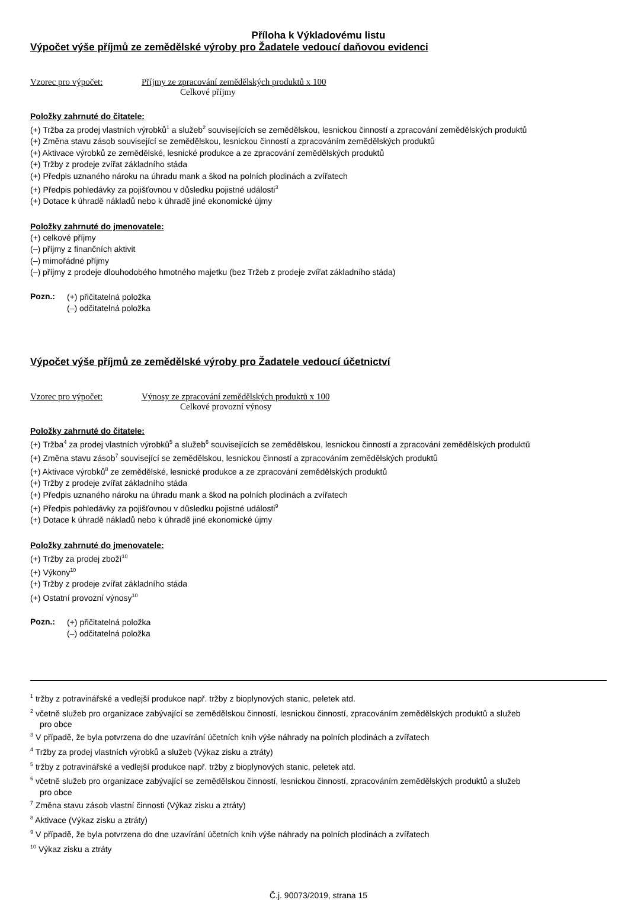Příloha k Výkladovému listu
Výpočet výše příjmů ze zemědělské výroby pro Žadatele vedoucí daňovou evidenci
Vzorec pro výpočet: Příjmy ze zpracování zemědělských produktů x 100
Celkové příjmy
Položky zahrnuté do čitatele:
(+) Tržba za prodej vlastních výrobků<sup>1</sup> a služeb<sup>2</sup> souvisejících se zemědělskou, lesnickou činností a zpracování zemědělských produktů
(+) Změna stavu zásob související se zemědělskou, lesnickou činností a zpracováním zemědělských produktů
(+) Aktivace výrobků ze zemědělské, lesnické produkce a ze zpracování zemědělských produktů
(+) Tržby z prodeje zvířat základního stáda
(+) Předpis uznaného nároku na úhradu mank a škod na polních plodinách a zvířatech
(+) Předpis pohledávky za pojišťovnou v důsledku pojistné události<sup>3</sup>
(+) Dotace k úhradě nákladů nebo k úhradě jiné ekonomické újmy
Položky zahrnuté do jmenovatele:
(+) celkové příjmy
(–) příjmy z finančních aktivit
(–) mimořádné příjmy
(–) příjmy z prodeje dlouhodobého hmotného majetku (bez Tržeb z prodeje zvířat základního stáda)
Pozn.:
(+) přičitatelná položka
(–) odčitatelná položka
Výpočet výše příjmů ze zemědělské výroby pro Žadatele vedoucí účetnictví
Vzorec pro výpočet: Výnosy ze zpracování zemědělských produktů x 100
Celkové provozní výnosy
Položky zahrnuté do čitatele:
(+) Tržba<sup>4</sup> za prodej vlastních výrobků<sup>5</sup> a služeb<sup>6</sup> souvisejících se zemědělskou, lesnickou činností a zpracování zemědělských produktů
(+) Změna stavu zásob<sup>7</sup> související se zemědělskou, lesnickou činností a zpracováním zemědělských produktů
(+) Aktivace výrobků<sup>8</sup> ze zemědělské, lesnické produkce a ze zpracování zemědělských produktů
(+) Tržby z prodeje zvířat základního stáda
(+) Předpis uznaného nároku na úhradu mank a škod na polních plodinách a zvířatech
(+) Předpis pohledávky za pojišťovnou v důsledku pojistné události<sup>9</sup>
(+) Dotace k úhradě nákladů nebo k úhradě jiné ekonomické újmy
Položky zahrnuté do jmenovatele:
(+) Tržby za prodej zboží<sup>10</sup>
(+) Výkony<sup>10</sup>
(+) Tržby z prodeje zvířat základního stáda
(+) Ostatní provozní výnosy<sup>10</sup>
Pozn.:
(+) přičitatelná položka
(–) odčitatelná položka
<sup>1</sup> tržby z potravinářské a vedlejší produkce např. tržby z bioplynových stanic, peletek atd.
<sup>2</sup> včetně služeb pro organizace zabývající se zemědělskou činností, lesnickou činností, zpracováním zemědělských produktů a služeb
pro obce
<sup>3</sup> V případě, že byla potvrzena do dne uzavírání účetních knih výše náhrady na polních plodinách a zvířatech
<sup>4</sup> Tržby za prodej vlastních výrobků a služeb (Výkaz zisku a ztráty)
<sup>5</sup> tržby z potravinářské a vedlejší produkce např. tržby z bioplynových stanic, peletek atd.
<sup>6</sup> včetně služeb pro organizace zabývající se zemědělskou činností, lesnickou činností, zpracováním zemědělských produktů a služeb
pro obce
<sup>7</sup> Změna stavu zásob vlastní činnosti (Výkaz zisku a ztráty)
<sup>8</sup> Aktivace (Výkaz zisku a ztráty)
<sup>9</sup> V případě, že byla potvrzena do dne uzavírání účetních knih výše náhrady na polních plodinách a zvířatech
<sup>10</sup> Výkaz zisku a ztráty
Č.j. 90073/2019, strana 15